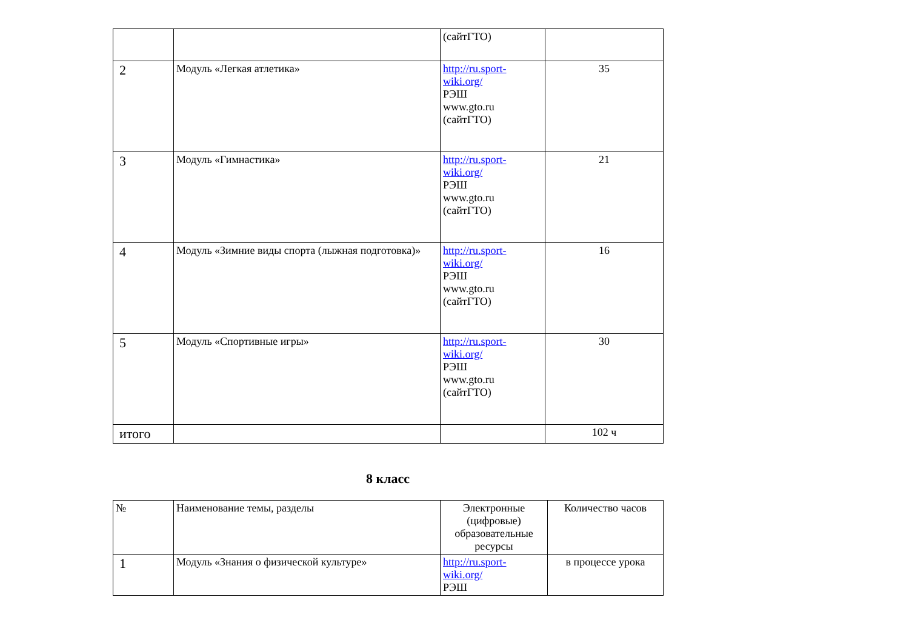| | | (сайтГТО) | |
| 2 | Модуль «Легкая атлетика» | http://ru.sport-wiki.org/ РЭШ www.gto.ru (сайтГТО) | 35 |
| 3 | Модуль «Гимнастика» | http://ru.sport-wiki.org/ РЭШ www.gto.ru (сайтГТО) | 21 |
| 4 | Модуль «Зимние виды спорта (лыжная подготовка)» | http://ru.sport-wiki.org/ РЭШ www.gto.ru (сайтГТО) | 16 |
| 5 | Модуль «Спортивные игры» | http://ru.sport-wiki.org/ РЭШ www.gto.ru (сайтГТО) | 30 |
| итого | | | 102 ч |
8 класс
| № | Наименование темы, разделы | Электронные (цифровые) образовательные ресурсы | Количество часов |
| --- | --- | --- | --- |
| 1 | Модуль «Знания о физической культуре» | http://ru.sport-wiki.org/ РЭШ | в процессе урока |